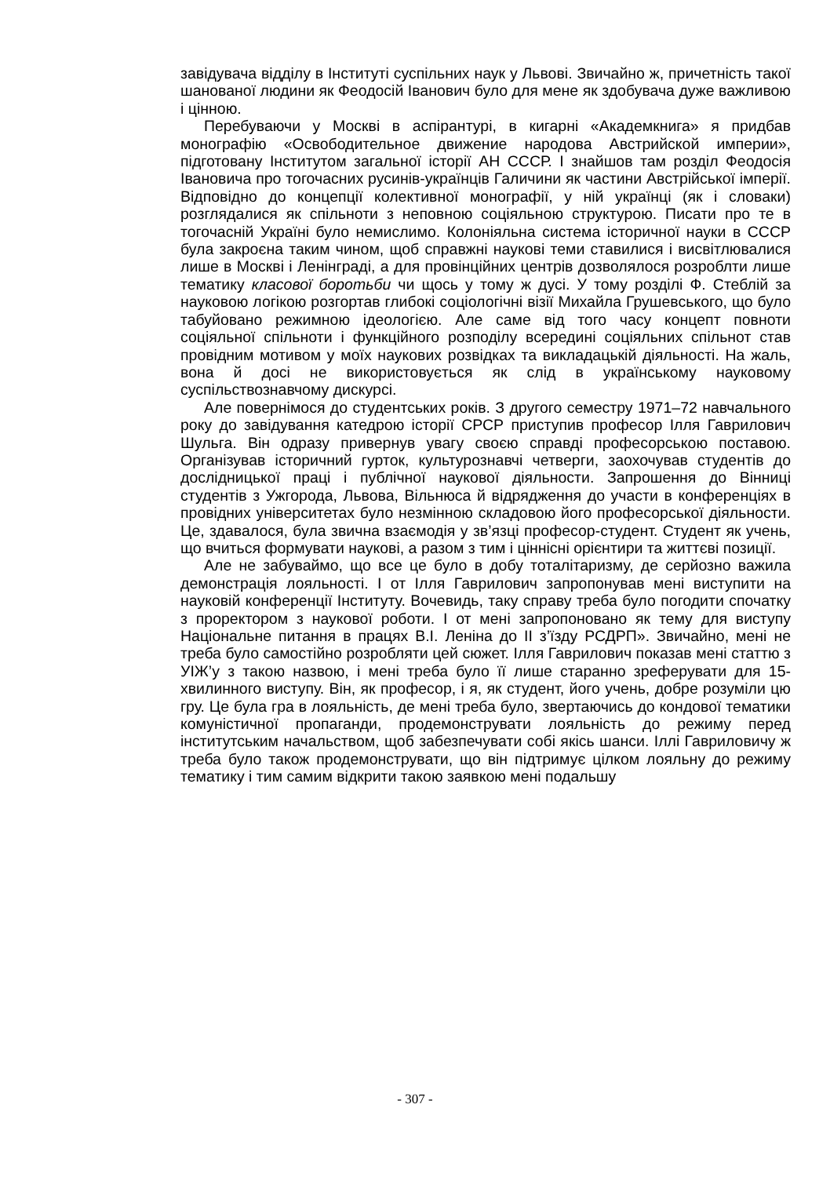завідувача відділу в Інституті суспільних наук у Львові. Звичайно ж, причетність такої шанованої людини як Феодосій Іванович було для мене як здобувача дуже важливою і цінною.
Перебуваючи у Москві в аспірантурі, в кигарні «Академкнига» я придбав монографію «Освободительное движение народова Австрийской империи», підготовану Інститутом загальної історії АН СССР. І знайшов там розділ Феодосія Івановича про тогочасних русинів-українців Галичини як частини Австрійської імперії. Відповідно до концепції колективної монографії, у ній українці (як і словаки) розглядалися як спільноти з неповною соціяльною структурою. Писати про те в тогочасній Україні було немислимо. Колоніяльна система історичної науки в СССР була закроєна таким чином, щоб справжні наукові теми ставилися і висвітлювалися лише в Москві і Ленінграді, а для провінційних центрів дозволялося розроблти лише тематику класової боротьби чи щось у тому ж дусі. У тому розділі Ф. Стеблій за науковою логікою розгортав глибокі соціологічні візії Михайла Грушевського, що було табуйовано режимною ідеологією. Але саме від того часу концепт повноти соціяльної спільноти і функційного розподілу всередині соціяльних спільнот став провідним мотивом у моїх наукових розвідках та викладацькій діяльності. На жаль, вона й досі не використовується як слід в українському науковому суспільствознавчому дискурсі.
Але повернімося до студентських років. З другого семестру 1971–72 навчального року до завідування катедрою історії СРСР приступив професор Ілля Гаврилович Шульга. Він одразу привернув увагу своєю справді професорською поставою. Організував історичний гурток, культурознавчі четверги, заохочував студентів до дослідницької праці і публічної наукової діяльности. Запрошення до Вінниці студентів з Ужгорода, Львова, Вільнюса й відрядження до участи в конференціях в провідних університетах було незмінною складовою його професорської діяльности. Це, здавалося, була звична взаємодія у зв’язці професор-студент. Студент як учень, що вчиться формувати наукові, а разом з тим і ціннісні орієнтири та життєві позиції.
Але не забуваймо, що все це було в добу тоталітаризму, де серйозно важила демонстрація лояльності. І от Ілля Гаврилович запропонував мені виступити на науковій конференції Інституту. Вочевидь, таку справу треба було погодити спочатку з проректором з наукової роботи. І от мені запропоновано як тему для виступу Національне питання в працях В.І. Леніна до ІІ з’їзду РСДРП». Звичайно, мені не треба було самостійно розробляти цей сюжет. Ілля Гаврилович показав мені статтю з УІЖ’у з такою назвою, і мені треба було її лише старанно зреферувати для 15-хвилинного виступу. Він, як професор, і я, як студент, його учень, добре розуміли цю гру. Це була гра в лояльність, де мені треба було, звертаючись до кондової тематики комуністичної пропаганди, продемонструвати лояльність до режиму перед інститутським начальством, щоб забезпечувати собі якісь шанси. Іллі Гавриловичу ж треба було також продемонструвати, що він підтримує цілком лояльну до режиму тематику і тим самим відкрити такою заявкою мені подальшу
- 307 -